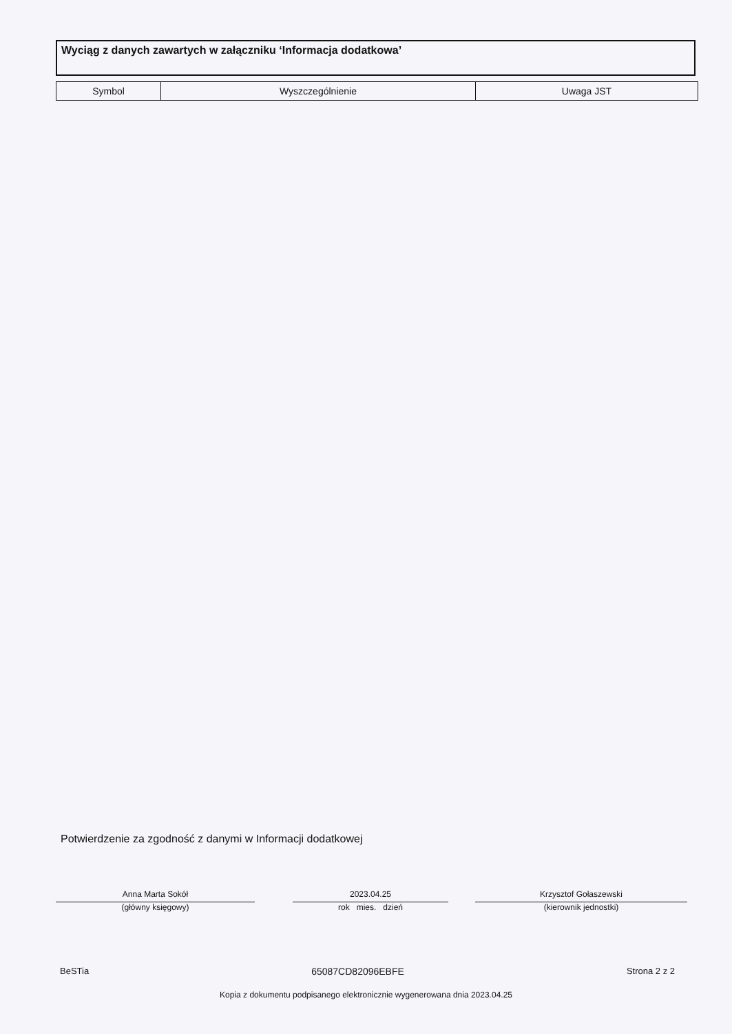Wyciąg z danych zawartych w załączniku ‘Informacja dodatkowa’
| Symbol | Wyszczególnienie | Uwaga JST |
| --- | --- | --- |
Potwierdzenie za zgodność z danymi w Informacji dodatkowej
Anna Marta Sokół
(główny księgowy)
2023.04.25
rok mies. dzień
Krzysztof Gołaszewski
(kierownik jednostki)
BeSTia 65087CD82096EBFE Strona 2 z 2
Kopia z dokumentu podpisanego elektronicznie wygenerowana dnia 2023.04.25